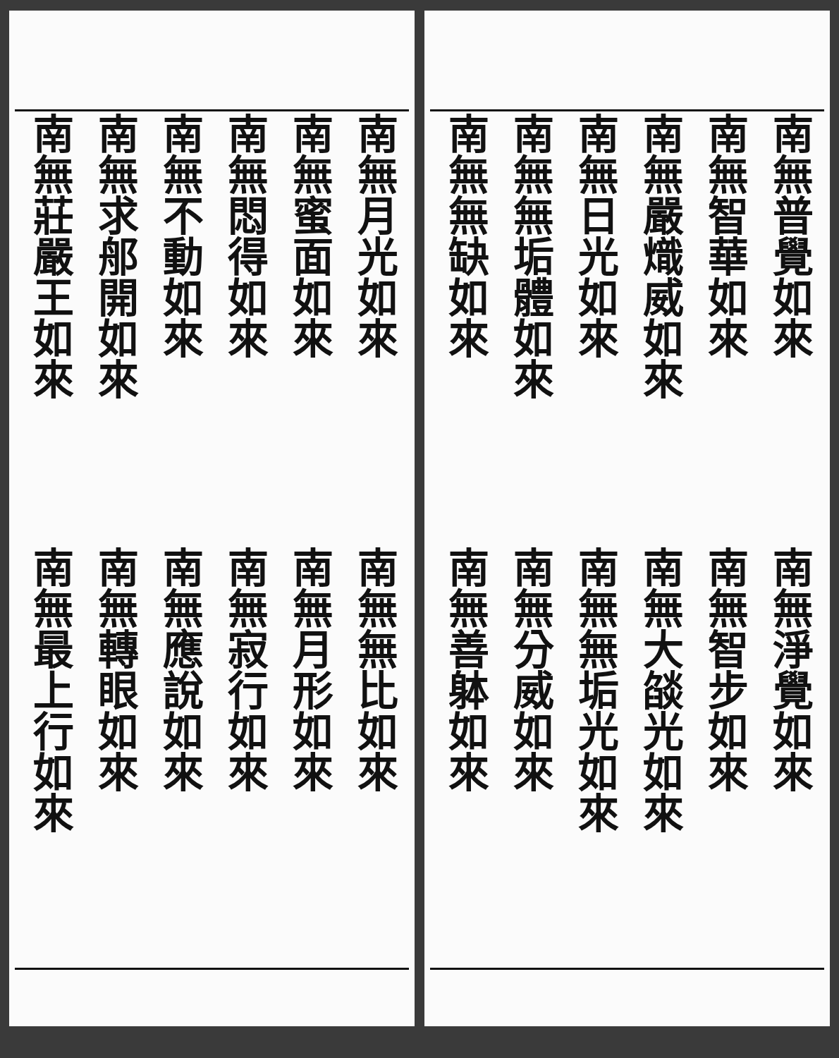南無普覺如來
南無智華如來
南無嚴熾威如來
南無日光如來
南無無垢體如來
南無無缺如來
南無淨覺如來
南無智步如來
南無大燄光如來
南無無垢光如來
南無分威如來
南無善躰如來
南無月光如來
南無蜜面如來
南無悶得如來
南無不動如來
南無求郍開如來
南無莊嚴王如來
南無無比如來
南無月形如來
南無寂行如來
南無應說如來
南無轉眼如來
南無最上行如來